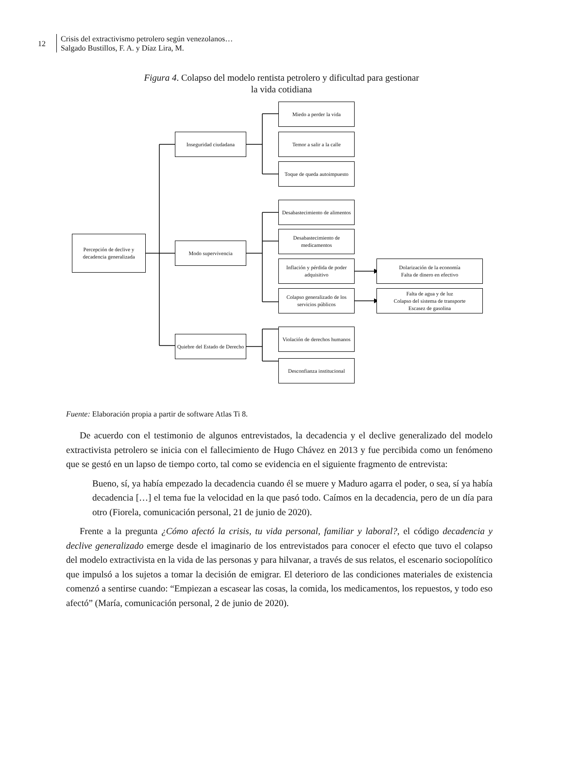12
Crisis del extractivismo petrolero según venezolanos…
Salgado Bustillos, F. A. y Díaz Lira, M.
Figura 4. Colapso del modelo rentista petrolero y dificultad para gestionar
la vida cotidiana
Percepción de declive y decadencia generalizada
Inseguridad ciudadana
Modo supervivencia
Quiebre del Estado de Derecho
Miedo a perder la vida
Temor a salir a la calle
Toque de queda autoimpuesto
Desabastecimiento de alimentos
Desabastecimiento de medicamentos
Inflación y pérdida de poder adquisitivo
Colapso generalizado de los servicios públicos
Dolarización de la economía
Falta de dinero en efectivo
Falta de agua y de luz
Colapso del sistema de transporte
Escasez de gasolina
Violación de derechos humanos
Desconfianza institucional
Fuente: Elaboración propia a partir de software Atlas Ti 8.
De acuerdo con el testimonio de algunos entrevistados, la decadencia y el declive generalizado del modelo extractivista petrolero se inicia con el fallecimiento de Hugo Chávez en 2013 y fue percibida como un fenómeno que se gestó en un lapso de tiempo corto, tal como se evidencia en el siguiente fragmento de entrevista:
Bueno, sí, ya había empezado la decadencia cuando él se muere y Maduro agarra el poder, o sea, sí ya había decadencia […] el tema fue la velocidad en la que pasó todo. Caímos en la decadencia, pero de un día para otro (Fiorela, comunicación personal, 21 de junio de 2020).
Frente a la pregunta ¿Cómo afectó la crisis, tu vida personal, familiar y laboral?, el código decadencia y declive generalizado emerge desde el imaginario de los entrevistados para conocer el efecto que tuvo el colapso del modelo extractivista en la vida de las personas y para hilvanar, a través de sus relatos, el escenario sociopolítico que impulsó a los sujetos a tomar la decisión de emigrar. El deterioro de las condiciones materiales de existencia comenzó a sentirse cuando: “Empiezan a escasear las cosas, la comida, los medicamentos, los repuestos, y todo eso afectó” (María, comunicación personal, 2 de junio de 2020).